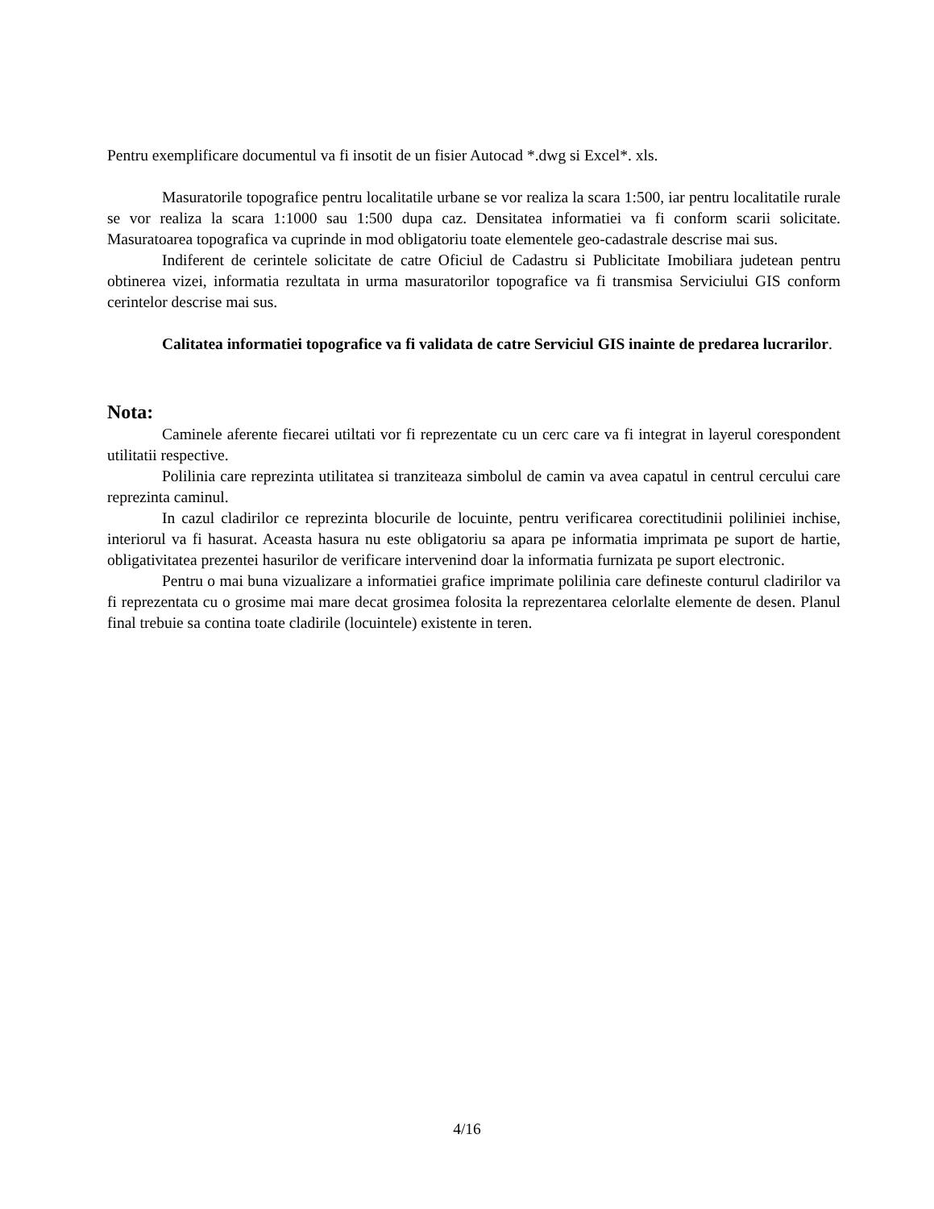Pentru exemplificare documentul va fi insotit de un fisier Autocad *.dwg si Excel*. xls.
Masuratorile topografice pentru localitatile urbane se vor realiza la scara 1:500, iar pentru localitatile rurale se vor realiza la scara 1:1000 sau 1:500 dupa caz. Densitatea informatiei va fi conform scarii solicitate. Masuratoarea topografica va cuprinde in mod obligatoriu toate elementele geo-cadastrale descrise mai sus.
Indiferent de cerintele solicitate de catre Oficiul de Cadastru si Publicitate Imobiliara judetean pentru obtinerea vizei, informatia rezultata in urma masuratorilor topografice va fi transmisa Serviciului GIS conform cerintelor descrise mai sus.
Calitatea informatiei topografice va fi validata de catre Serviciul GIS inainte de predarea lucrarilor.
Nota:
Caminele aferente fiecarei utiltati vor fi reprezentate cu un cerc care va fi integrat in layerul corespondent utilitatii respective.
Polilinia care reprezinta utilitatea si tranziteaza simbolul de camin va avea capatul in centrul cercului care reprezinta caminul.
In cazul cladirilor ce reprezinta blocurile de locuinte, pentru verificarea corectitudinii poliliniei inchise, interiorul va fi hasurat. Aceasta hasura nu este obligatoriu sa apara pe informatia imprimata pe suport de hartie, obligativitatea prezentei hasurilor de verificare intervenind doar la informatia furnizata pe suport electronic.
Pentru o mai buna vizualizare a informatiei grafice imprimate polilinia care defineste conturul cladirilor va fi reprezentata cu o grosime mai mare decat grosimea folosita la reprezentarea celorlalte elemente de desen. Planul final trebuie sa contina toate cladirile (locuintele) existente in teren.
4/16